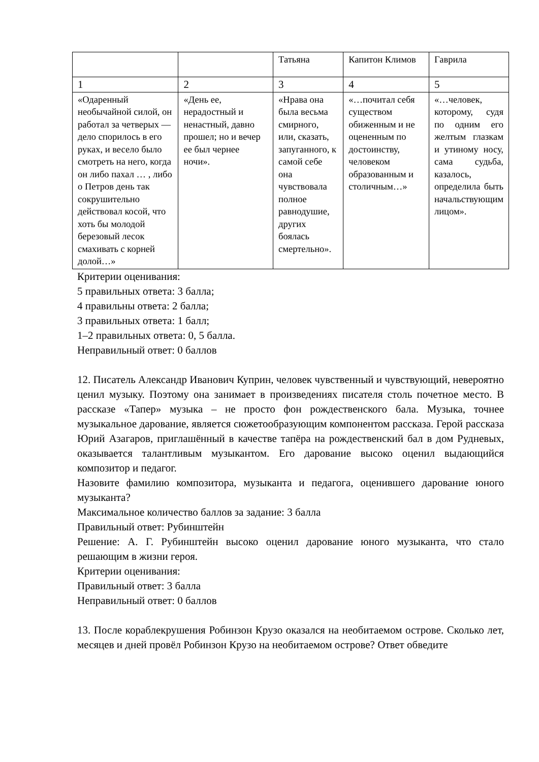| | | Татьяна | Капитон Климов | Гаврила |
| 1 | 2 | 3 | 4 | 5 |
| «Одаренный необычайной силой, он работал за четверых — дело спорилось в его руках, и весело было смотреть на него, когда он либо пахал … , либо о Петров день так сокрушительно действовал косой, что хоть бы молодой березовый лесок смахивать с корней долой…» | «День ее, нерадостный и ненастный, давно прошел; но и вечер ее был чернее ночи». | «Нрава она была весьма смирного, или, сказать, запуганного, к самой себе она чувствовала полное равнодушие, других боялась смертельно». | «…почитал себя существом обиженным и не оцененным по достоинству, человеком образованным и столичным…» | «…человек, которому, судя по одним его желтым глазкам и утиному носу, сама судьба, казалось, определила быть начальствующим лицом». |
Критерии оценивания:
5 правильных ответа: 3 балла;
4 правильны ответа: 2 балла;
3 правильных ответа: 1 балл;
1–2 правильных ответа: 0, 5 балла.
Неправильный ответ: 0 баллов
12. Писатель Александр Иванович Куприн, человек чувственный и чувствующий, невероятно ценил музыку. Поэтому она занимает в произведениях писателя столь почетное место. В рассказе «Тапер» музыка – не просто фон рождественского бала. Музыка, точнее музыкальное дарование, является сюжетообразующим компонентом рассказа. Герой рассказа Юрий Азагаров, приглашённый в качестве тапёра на рождественский бал в дом Рудневых, оказывается талантливым музыкантом. Его дарование высоко оценил выдающийся композитор и педагог.
Назовите фамилию композитора, музыканта и педагога, оценившего дарование юного музыканта?
Максимальное количество баллов за задание: 3 балла
Правильный ответ: Рубинштейн
Решение: А. Г. Рубинштейн высоко оценил дарование юного музыканта, что стало решающим в жизни героя.
Критерии оценивания:
Правильный ответ: 3 балла
Неправильный ответ: 0 баллов
13. После кораблекрушения Робинзон Крузо оказался на необитаемом острове. Сколько лет, месяцев и дней провёл Робинзон Крузо на необитаемом острове? Ответ обведите